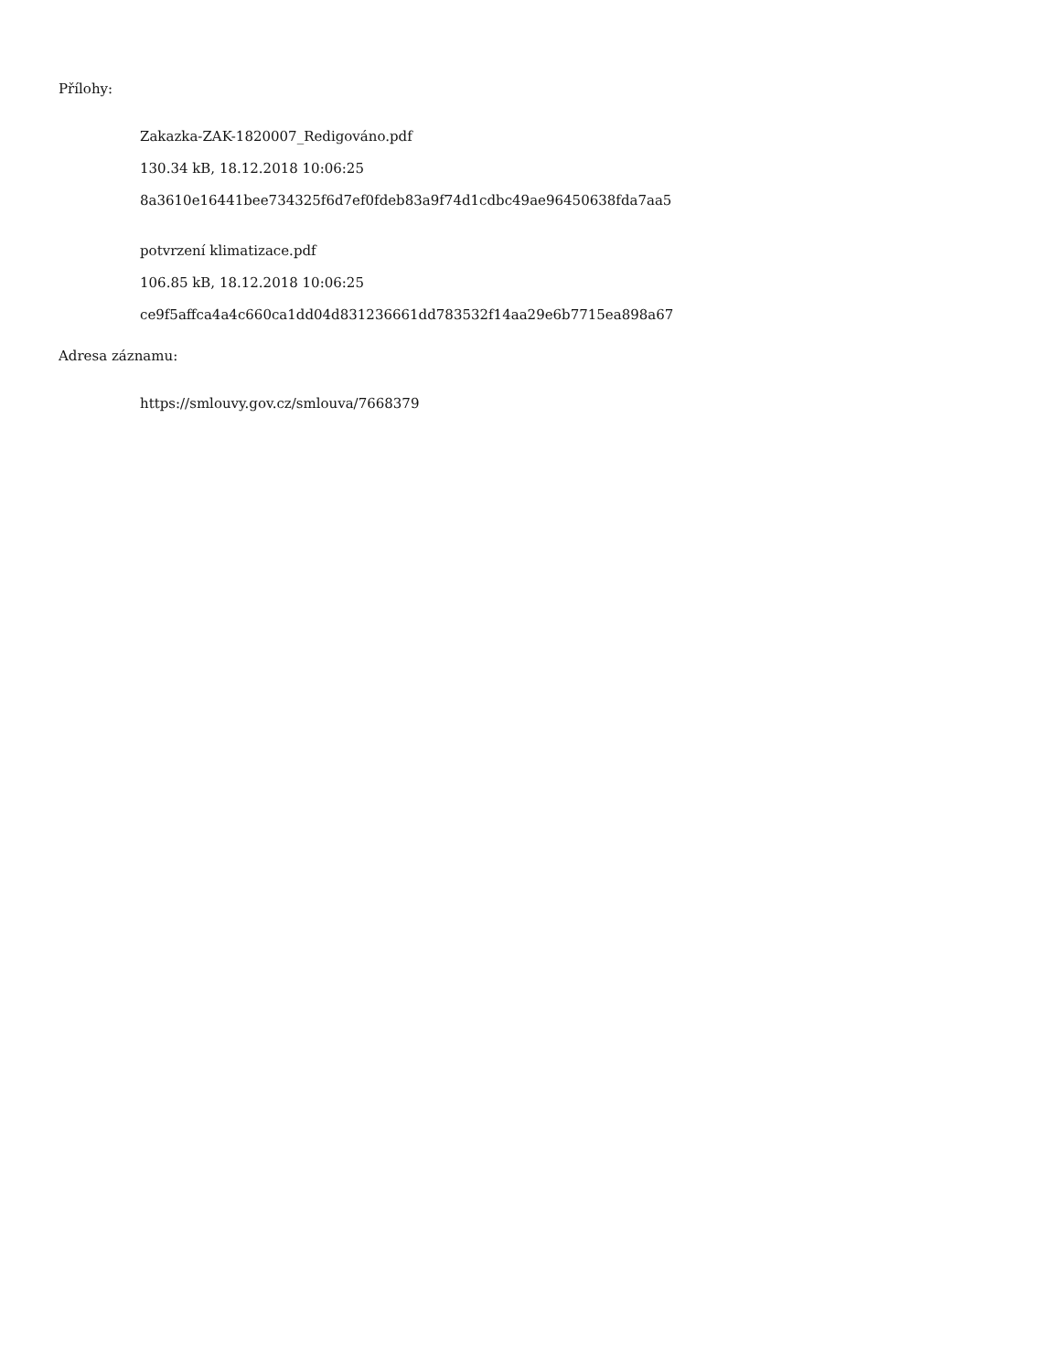Přílohy:
Zakazka-ZAK-1820007_Redigováno.pdf
130.34 kB, 18.12.2018 10:06:25
8a3610e16441bee734325f6d7ef0fdeb83a9f74d1cdbc49ae96450638fda7aa5
potvrzení klimatizace.pdf
106.85 kB, 18.12.2018 10:06:25
ce9f5affca4a4c660ca1dd04d831236661dd783532f14aa29e6b7715ea898a67
Adresa záznamu:
https://smlouvy.gov.cz/smlouva/7668379